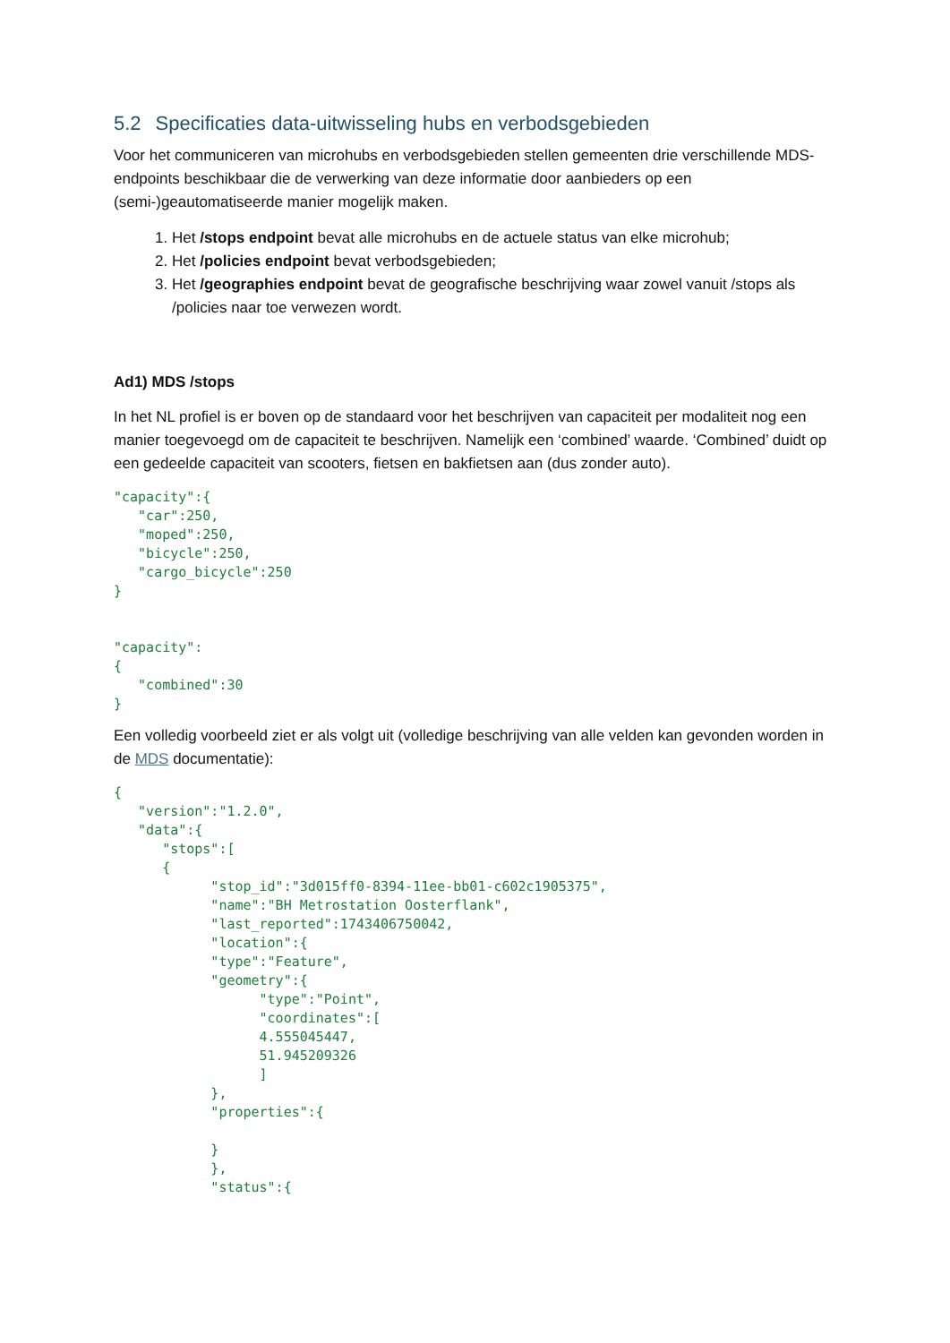5.2 Specificaties data-uitwisseling hubs en verbodsgebieden
Voor het communiceren van microhubs en verbodsgebieden stellen gemeenten drie verschillende MDS-endpoints beschikbaar die de verwerking van deze informatie door aanbieders op een (semi-)geautomatiseerde manier mogelijk maken.
1. Het /stops endpoint bevat alle microhubs en de actuele status van elke microhub;
2. Het /policies endpoint bevat verbodsgebieden;
3. Het /geographies endpoint bevat de geografische beschrijving waar zowel vanuit /stops als /policies naar toe verwezen wordt.
Ad1) MDS /stops
In het NL profiel is er boven op de standaard voor het beschrijven van capaciteit per modaliteit nog een manier toegevoegd om de capaciteit te beschrijven. Namelijk een ‘combined’ waarde. ‘Combined’ duidt op een gedeelde capaciteit van scooters, fietsen en bakfietsen aan (dus zonder auto).
"capacity":{
   "car":250,
   "moped":250,
   "bicycle":250,
   "cargo_bicycle":250
}


"capacity":
{
   "combined":30
}
Een volledig voorbeeld ziet er als volgt uit (volledige beschrijving van alle velden kan gevonden worden in de MDS documentatie):
{
   "version":"1.2.0",
   "data":{
      "stops":[
      {
            "stop_id":"3d015ff0-8394-11ee-bb01-c602c1905375",
            "name":"BH Metrostation Oosterflank",
            "last_reported":1743406750042,
            "location":{
            "type":"Feature",
            "geometry":{
                  "type":"Point",
                  "coordinates":[
                  4.555045447,
                  51.945209326
                  ]
            },
            "properties":{

            }
            },
            "status":{